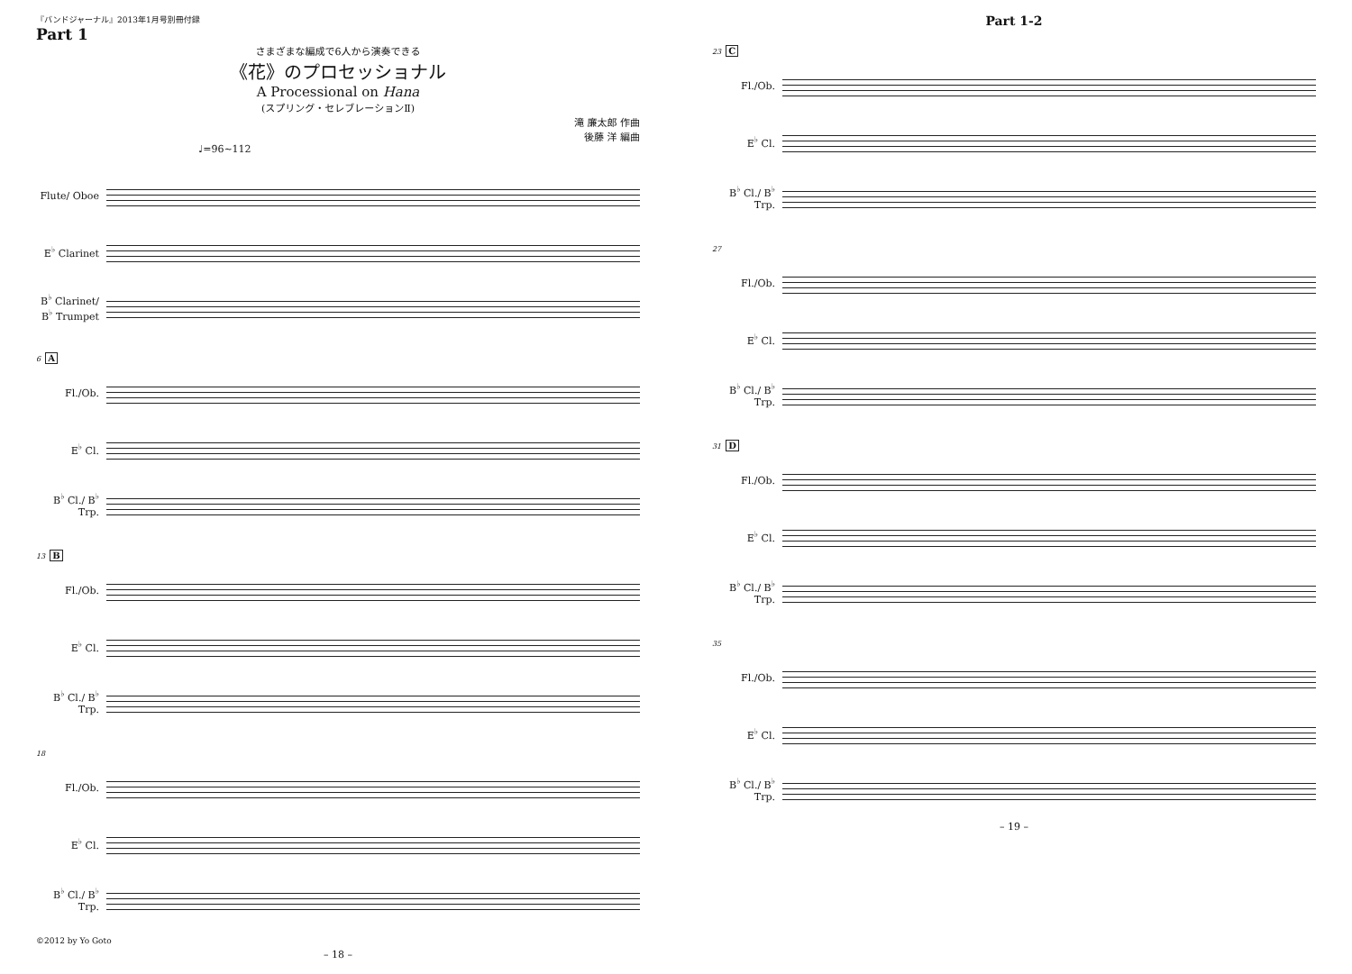『バンドジャーナル』2013年1月号別冊付録
Part 1
さまざまな編成で6人から演奏できる
《花》のプロセッショナル
A Processional on Hana
(スプリング・セレブレーションⅡ)
滝 廉太郎 作曲
後藤 洋 編曲
♩=96~112
Flute/ Oboe
E<sup>♭</sup> Clarinet
B<sup>♭</sup> Clarinet/ B<sup>♭</sup> Trumpet
6 A
Fl./Ob.
E<sup>♭</sup> Cl.
B<sup>♭</sup> Cl./ B<sup>♭</sup> Trp.
13 B
Fl./Ob.
E<sup>♭</sup> Cl.
B<sup>♭</sup> Cl./ B<sup>♭</sup> Trp.
18
Fl./Ob.
E<sup>♭</sup> Cl.
B<sup>♭</sup> Cl./ B<sup>♭</sup> Trp.
©2012 by Yo Goto
– 18 –
Part 1-2
23 C
Fl./Ob.
E<sup>♭</sup> Cl.
B<sup>♭</sup> Cl./ B<sup>♭</sup> Trp.
27
Fl./Ob.
E<sup>♭</sup> Cl.
B<sup>♭</sup> Cl./ B<sup>♭</sup> Trp.
31 D
Fl./Ob.
E<sup>♭</sup> Cl.
B<sup>♭</sup> Cl./ B<sup>♭</sup> Trp.
35
Fl./Ob.
E<sup>♭</sup> Cl.
B<sup>♭</sup> Cl./ B<sup>♭</sup> Trp.
– 19 –